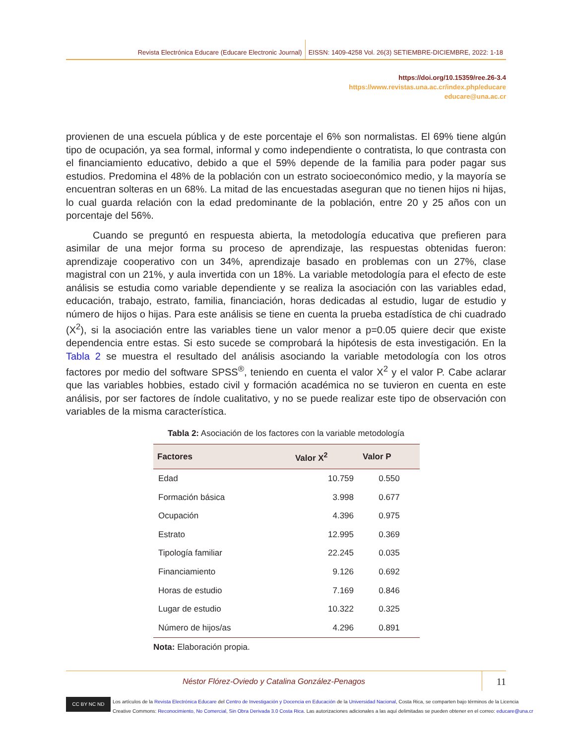Revista Electrónica Educare (Educare Electronic Journal) EISSN: 1409-4258 Vol. 26(3) SETIEMBRE-DICIEMBRE, 2022: 1-18
https://doi.org/10.15359/ree.26-3.4
https://www.revistas.una.ac.cr/index.php/educare
educare@una.ac.cr
provienen de una escuela pública y de este porcentaje el 6% son normalistas. El 69% tiene algún tipo de ocupación, ya sea formal, informal y como independiente o contratista, lo que contrasta con el financiamiento educativo, debido a que el 59% depende de la familia para poder pagar sus estudios. Predomina el 48% de la población con un estrato socioeconómico medio, y la mayoría se encuentran solteras en un 68%. La mitad de las encuestadas aseguran que no tienen hijos ni hijas, lo cual guarda relación con la edad predominante de la población, entre 20 y 25 años con un porcentaje del 56%.
Cuando se preguntó en respuesta abierta, la metodología educativa que prefieren para asimilar de una mejor forma su proceso de aprendizaje, las respuestas obtenidas fueron: aprendizaje cooperativo con un 34%, aprendizaje basado en problemas con un 27%, clase magistral con un 21%, y aula invertida con un 18%. La variable metodología para el efecto de este análisis se estudia como variable dependiente y se realiza la asociación con las variables edad, educación, trabajo, estrato, familia, financiación, horas dedicadas al estudio, lugar de estudio y número de hijos o hijas. Para este análisis se tiene en cuenta la prueba estadística de chi cuadrado (X<sup>2</sup>), si la asociación entre las variables tiene un valor menor a p=0.05 quiere decir que existe dependencia entre estas. Si esto sucede se comprobará la hipótesis de esta investigación. En la Tabla 2 se muestra el resultado del análisis asociando la variable metodología con los otros factores por medio del software SPSS<sup>®</sup>, teniendo en cuenta el valor X<sup>2</sup> y el valor P. Cabe aclarar que las variables hobbies, estado civil y formación académica no se tuvieron en cuenta en este análisis, por ser factores de índole cualitativo, y no se puede realizar este tipo de observación con variables de la misma característica.
Tabla 2: Asociación de los factores con la variable metodología
| Factores | Valor X<sup>2</sup> | Valor P |
| --- | --- | --- |
| Edad | 10.759 | 0.550 |
| Formación básica | 3.998 | 0.677 |
| Ocupación | 4.396 | 0.975 |
| Estrato | 12.995 | 0.369 |
| Tipología familiar | 22.245 | 0.035 |
| Financiamiento | 9.126 | 0.692 |
| Horas de estudio | 7.169 | 0.846 |
| Lugar de estudio | 10.322 | 0.325 |
| Número de hijos/as | 4.296 | 0.891 |
Nota: Elaboración propia.
Néstor Flórez-Oviedo y Catalina González-Penagos
11
CC BY NC ND
Los artículos de la Revista Electrónica Educare del Centro de Investigación y Docencia en Educación de la Universidad Nacional, Costa Rica, se comparten bajo términos de la Licencia
Creative Commons: Reconocimiento, No Comercial, Sin Obra Derivada 3.0 Costa Rica. Las autorizaciones adicionales a las aquí delimitadas se pueden obtener en el correo: educare@una.cr